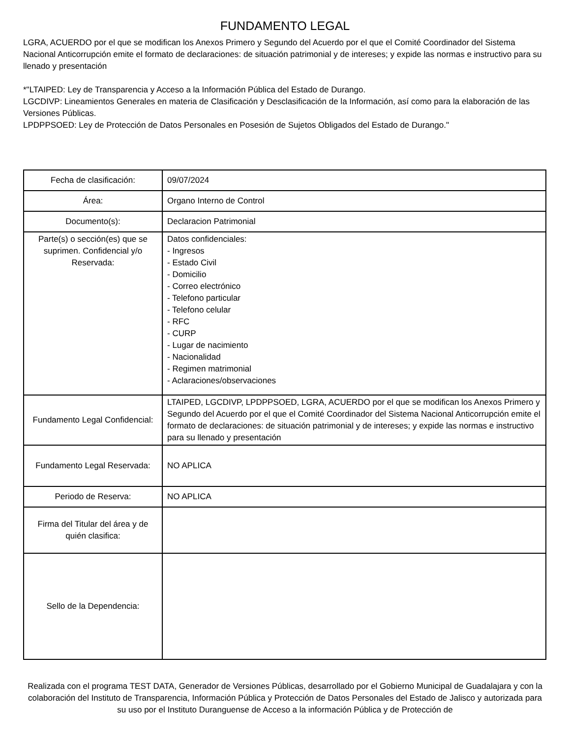FUNDAMENTO LEGAL
LGRA, ACUERDO por el que se modifican los Anexos Primero y Segundo del Acuerdo por el que el Comité Coordinador del Sistema Nacional Anticorrupción emite el formato de declaraciones: de situación patrimonial y de intereses; y expide las normas e instructivo para su llenado y presentación
*"LTAIPED: Ley de Transparencia y Acceso a la Información Pública del Estado de Durango.
LGCDIVP: Lineamientos Generales en materia de Clasificación y Desclasificación de la Información, así como para la elaboración de las Versiones Públicas.
LPDPPSOED: Ley de Protección de Datos Personales en Posesión de Sujetos Obligados del Estado de Durango."
| Fecha de clasificación: | 09/07/2024 |
| Área: | Organo Interno de Control |
| Documento(s): | Declaracion Patrimonial |
| Parte(s) o sección(es) que se suprimen. Confidencial y/o Reservada: | Datos confidenciales: - Ingresos - Estado Civil - Domicilio - Correo electrónico - Telefono particular - Telefono celular - RFC - CURP - Lugar de nacimiento - Nacionalidad - Regimen matrimonial - Aclaraciones/observaciones |
| Fundamento Legal Confidencial: | LTAIPED, LGCDIVP, LPDPPSOED, LGRA, ACUERDO por el que se modifican los Anexos Primero y Segundo del Acuerdo por el que el Comité Coordinador del Sistema Nacional Anticorrupción emite el formato de declaraciones: de situación patrimonial y de intereses; y expide las normas e instructivo para su llenado y presentación |
| Fundamento Legal Reservada: | NO APLICA |
| Periodo de Reserva: | NO APLICA |
| Firma del Titular del área y de quién clasifica: | |
| Sello de la Dependencia: | |
Realizada con el programa TEST DATA, Generador de Versiones Públicas, desarrollado por el Gobierno Municipal de Guadalajara y con la colaboración del Instituto de Transparencia, Información Pública y Protección de Datos Personales del Estado de Jalisco y autorizada para su uso por el Instituto Duranguense de Acceso a la información Pública y de Protección de